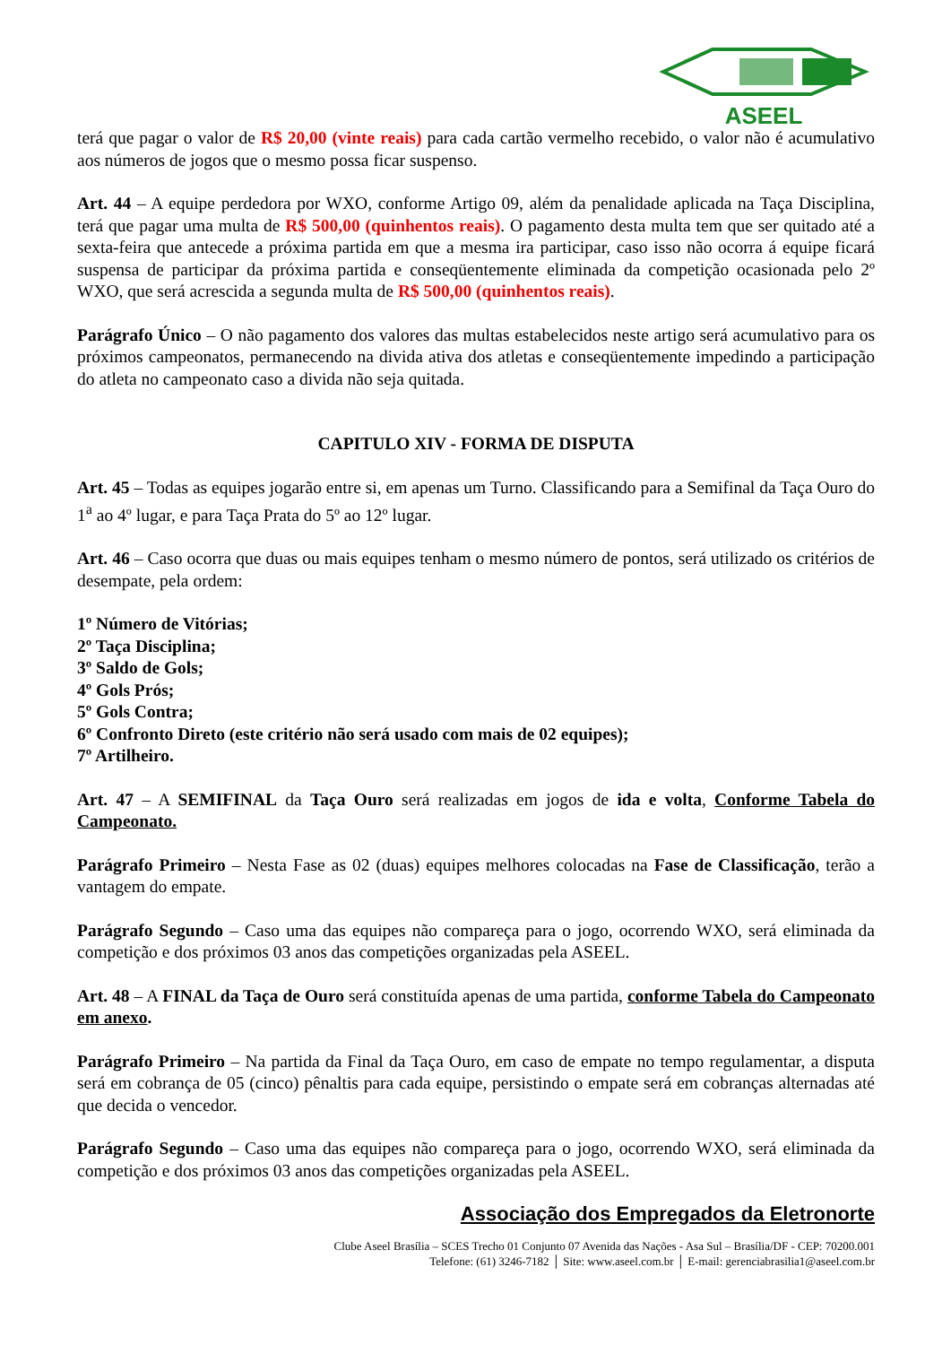ASEEL
terá que pagar o valor de R$ 20,00 (vinte reais) para cada cartão vermelho recebido, o valor não é acumulativo aos números de jogos que o mesmo possa ficar suspenso.
Art. 44 – A equipe perdedora por WXO, conforme Artigo 09, além da penalidade aplicada na Taça Disciplina, terá que pagar uma multa de R$ 500,00 (quinhentos reais). O pagamento desta multa tem que ser quitado até a sexta-feira que antecede a próxima partida em que a mesma ira participar, caso isso não ocorra á equipe ficará suspensa de participar da próxima partida e conseqüentemente eliminada da competição ocasionada pelo 2º WXO, que será acrescida a segunda multa de R$ 500,00 (quinhentos reais).
Parágrafo Único – O não pagamento dos valores das multas estabelecidos neste artigo será acumulativo para os próximos campeonatos, permanecendo na divida ativa dos atletas e conseqüentemente impedindo a participação do atleta no campeonato caso a divida não seja quitada.
CAPITULO XIV - FORMA DE DISPUTA
Art. 45 – Todas as equipes jogarão entre si, em apenas um Turno. Classificando para a Semifinal da Taça Ouro do 1<sup>a</sup> ao 4º lugar, e para Taça Prata do 5º ao 12º lugar.
Art. 46 – Caso ocorra que duas ou mais equipes tenham o mesmo número de pontos, será utilizado os critérios de desempate, pela ordem:
1º Número de Vitórias;
2º Taça Disciplina;
3º Saldo de Gols;
4º Gols Prós;
5º Gols Contra;
6º Confronto Direto (este critério não será usado com mais de 02 equipes);
7º Artilheiro.
Art. 47 – A SEMIFINAL da Taça Ouro será realizadas em jogos de ida e volta, Conforme Tabela do Campeonato.
Parágrafo Primeiro – Nesta Fase as 02 (duas) equipes melhores colocadas na Fase de Classificação, terão a vantagem do empate.
Parágrafo Segundo – Caso uma das equipes não compareça para o jogo, ocorrendo WXO, será eliminada da competição e dos próximos 03 anos das competições organizadas pela ASEEL.
Art. 48 – A FINAL da Taça de Ouro será constituída apenas de uma partida, conforme Tabela do Campeonato em anexo.
Parágrafo Primeiro – Na partida da Final da Taça Ouro, em caso de empate no tempo regulamentar, a disputa será em cobrança de 05 (cinco) pênaltis para cada equipe, persistindo o empate será em cobranças alternadas até que decida o vencedor.
Parágrafo Segundo – Caso uma das equipes não compareça para o jogo, ocorrendo WXO, será eliminada da competição e dos próximos 03 anos das competições organizadas pela ASEEL.
Associação dos Empregados da Eletronorte
Clube Aseel Brasília – SCES Trecho 01 Conjunto 07 Avenida das Nações - Asa Sul – Brasília/DF - CEP: 70200.001
Telefone: (61) 3246-7182 │ Site: www.aseel.com.br │ E-mail: gerenciabrasilia1@aseel.com.br